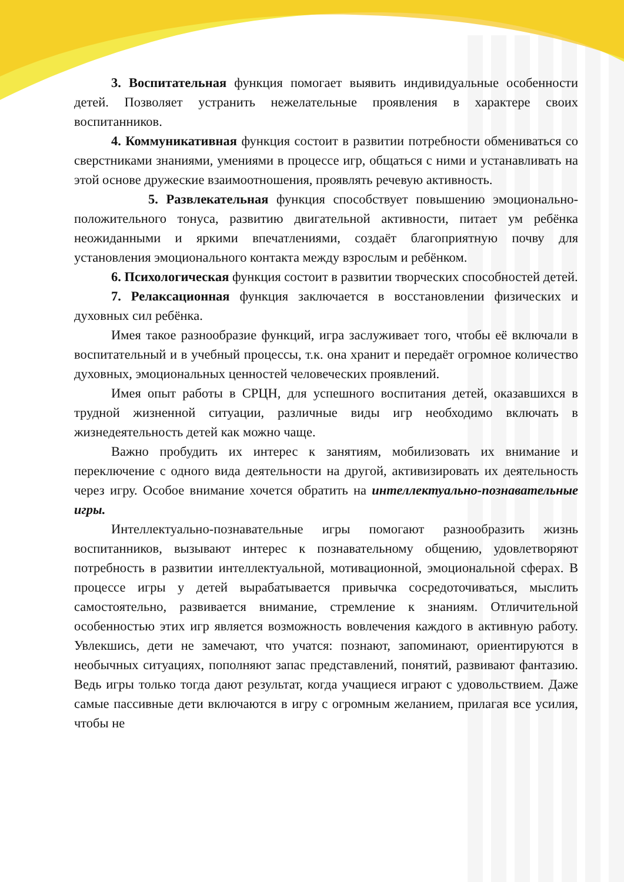3. Воспитательная функция помогает выявить индивидуальные особенности детей. Позволяет устранить нежелательные проявления в характере своих воспитанников.
4. Коммуникативная функция состоит в развитии потребности обмениваться со сверстниками знаниями, умениями в процессе игр, общаться с ними и устанавливать на этой основе дружеские взаимоотношения, проявлять речевую активность.
5. Развлекательная функция способствует повышению эмоционально-положительного тонуса, развитию двигательной активности, питает ум ребёнка неожиданными и яркими впечатлениями, создаёт благоприятную почву для установления эмоционального контакта между взрослым и ребёнком.
6. Психологическая функция состоит в развитии творческих способностей детей.
7. Релаксационная функция заключается в восстановлении физических и духовных сил ребёнка.
Имея такое разнообразие функций, игра заслуживает того, чтобы её включали в воспитательный и в учебный процессы, т.к. она хранит и передаёт огромное количество духовных, эмоциональных ценностей человеческих проявлений.
Имея опыт работы в СРЦН, для успешного воспитания детей, оказавшихся в трудной жизненной ситуации, различные виды игр необходимо включать в жизнедеятельность детей как можно чаще.
Важно пробудить их интерес к занятиям, мобилизовать их внимание и переключение с одного вида деятельности на другой, активизировать их деятельность через игру. Особое внимание хочется обратить на интеллектуально-познавательные игры.
Интеллектуально-познавательные игры помогают разнообразить жизнь воспитанников, вызывают интерес к познавательному общению, удовлетворяют потребность в развитии интеллектуальной, мотивационной, эмоциональной сферах. В процессе игры у детей вырабатывается привычка сосредоточиваться, мыслить самостоятельно, развивается внимание, стремление к знаниям. Отличительной особенностью этих игр является возможность вовлечения каждого в активную работу. Увлекшись, дети не замечают, что учатся: познают, запоминают, ориентируются в необычных ситуациях, пополняют запас представлений, понятий, развивают фантазию. Ведь игры только тогда дают результат, когда учащиеся играют с удовольствием. Даже самые пассивные дети включаются в игру с огромным желанием, прилагая все усилия, чтобы не